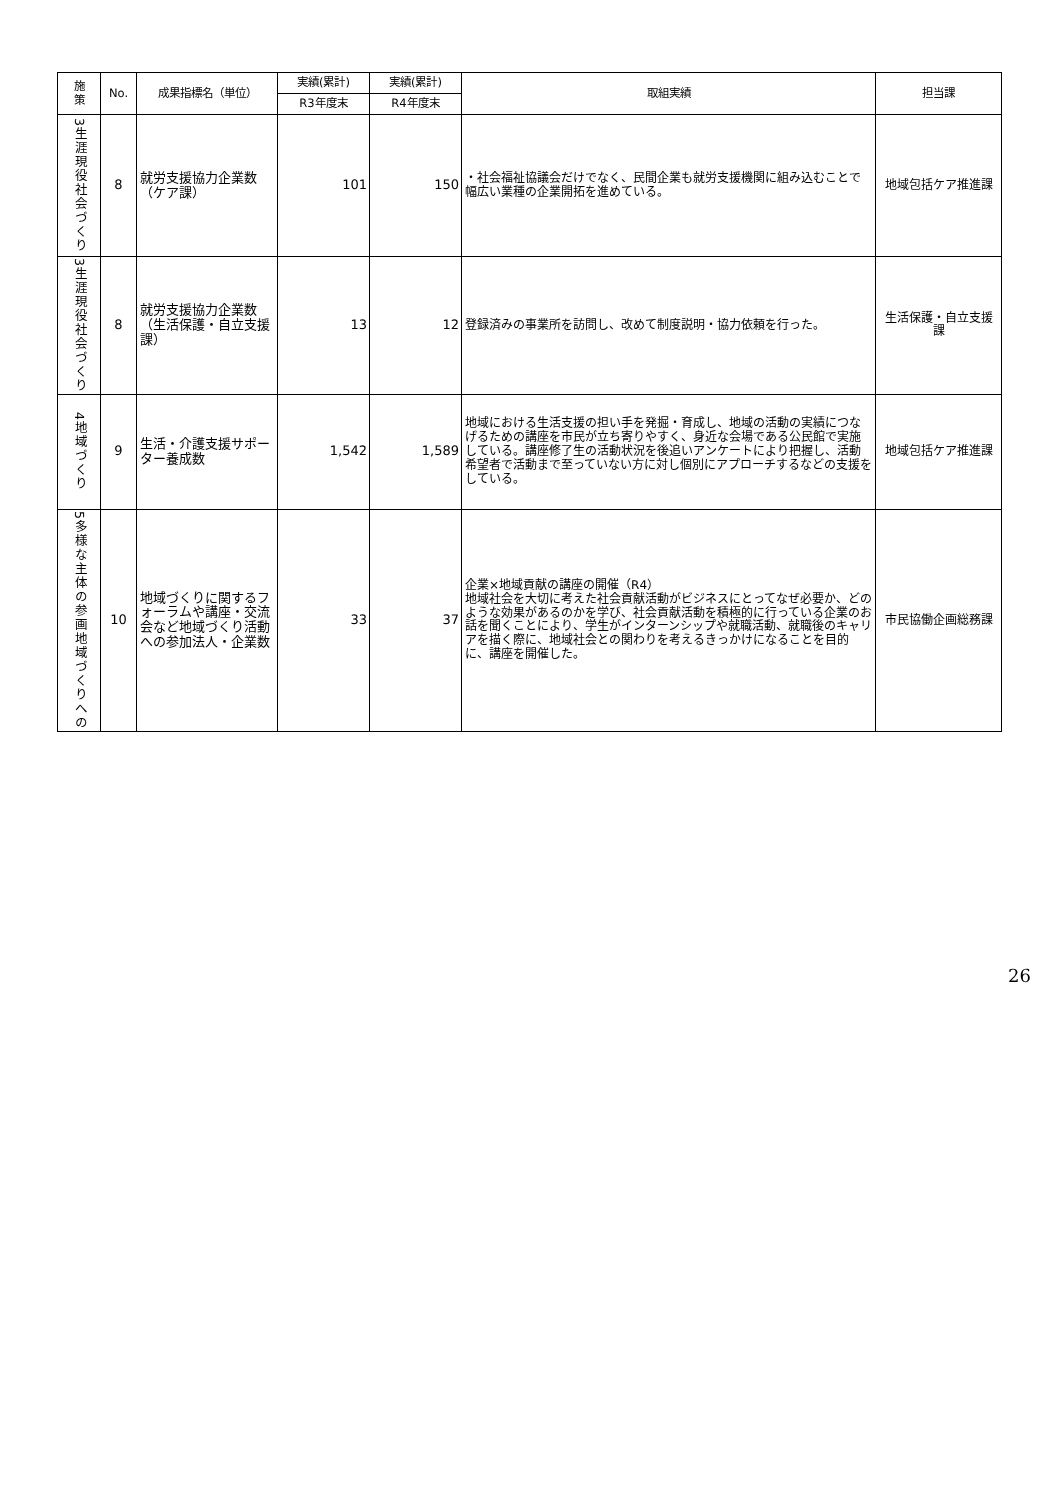| 施 策 | No. | 成果指標名（単位） | 実績(累計) | 実績(累計) | 取組実績 | 担当課 |
| --- | --- | --- | --- | --- | --- | --- |
| | | | R3年度末 | R4年度末 | | |
| 3生涯現役社会づくり | 8 | 就労支援協力企業数（ケア課） | 101 | 150 | ・社会福祉協議会だけでなく、民間企業も就労支援機関に組み込むことで幅広い業種の企業開拓を進めている。 | 地域包括ケア推進課 |
| 3生涯現役社会づくり | 8 | 就労支援協力企業数（生活保護・自立支援課） | 13 | 12 | 登録済みの事業所を訪問し、改めて制度説明・協力依頼を行った。 | 生活保護・自立支援課 |
| 4地域づくり | 9 | 生活・介護支援サポーター養成数 | 1,542 | 1,589 | 地域における生活支援の担い手を発掘・育成し、地域の活動の実績につなげるための講座を市民が立ち寄りやすく、身近な会場である公民館で実施している。講座修了生の活動状況を後追いアンケートにより把握し、活動希望者で活動まで至っていない方に対し個別にアプローチするなどの支援をしている。 | 地域包括ケア推進課 |
| 5多様な主体の参画地域づくりへの | 10 | 地域づくりに関するフォーラムや講座・交流会など地域づくり活動への参加法人・企業数 | 33 | 37 | 企業×地域貢献の講座の開催（R4） 地域社会を大切に考えた社会貢献活動がビジネスにとってなぜ必要か、どのような効果があるのかを学び、社会貢献活動を積極的に行っている企業のお話を聞くことにより、学生がインターンシップや就職活動、就職後のキャリアを描く際に、地域社会との関わりを考えるきっかけになることを目的に、講座を開催した。 | 市民協働企画総務課 |
26